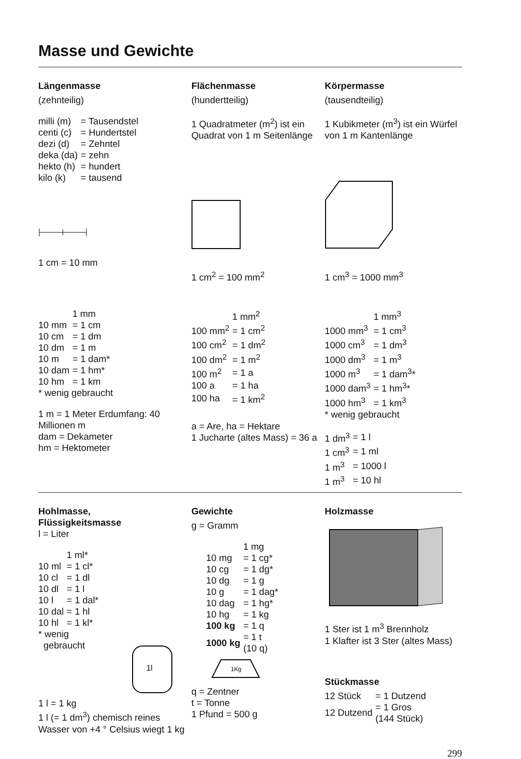Masse und Gewichte
Längenmasse
(zehnteilig)
| milli (m) | = Tausendstel |
| centi (c) | = Hundertstel |
| dezi (d) | = Zehntel |
| deka (da) | = zehn |
| hekto (h) | = hundert |
| kilo (k) | = tausend |
1 cm = 10 mm
Flächenmasse
(hundertteilig)
1 Quadratmeter (m<sup>2</sup>) ist ein Quadrat von 1 m Seitenlänge
1 cm<sup>2</sup> = 100 mm<sup>2</sup>
Körpermasse
(tausendteilig)
1 Kubikmeter (m<sup>3</sup>) ist ein Würfel von 1 m Kantenlänge
1 cm<sup>3</sup> = 1000 mm<sup>3</sup>
| | 1 mm |
| 10 mm | = 1 cm |
| 10 cm | = 1 dm |
| 10 dm | = 1 m |
| 10 m | = 1 dam* |
| 10 dam | = 1 hm* |
| 10 hm | = 1 km |
* wenig gebraucht
1 m = 1 Meter Erdumfang: 40 Millionen m
dam = Dekameter
hm = Hektometer
| | 1 mm<sup>2</sup> |
| 100 mm<sup>2</sup> | = 1 cm<sup>2</sup> |
| 100 cm<sup>2</sup> | = 1 dm<sup>2</sup> |
| 100 dm<sup>2</sup> | = 1 m<sup>2</sup> |
| 100 m<sup>2</sup> | = 1 a |
| 100 a | = 1 ha |
| 100 ha | = 1 km<sup>2</sup> |
a = Are, ha = Hektare
1 Jucharte (altes Mass) = 36 a
| | 1 mm<sup>3</sup> |
| 1000 mm<sup>3</sup> | = 1 cm<sup>3</sup> |
| 1000 cm<sup>3</sup> | = 1 dm<sup>3</sup> |
| 1000 dm<sup>3</sup> | = 1 m<sup>3</sup> |
| 1000 m<sup>3</sup> | = 1 dam<sup>3</sup>* |
| 1000 dam<sup>3</sup> | = 1 hm<sup>3</sup>* |
| 1000 hm<sup>3</sup> | = 1 km<sup>3</sup> |
* wenig gebraucht
| 1 dm<sup>3</sup> | = 1 l |
| 1 cm<sup>3</sup> | = 1 ml |
| 1 m<sup>3</sup> | = 1000 l |
| 1 m<sup>3</sup> | = 10 hl |
Hohlmasse,
Flüssigkeitsmasse
l = Liter
| | 1 ml* |
| 10 ml | = 1 cl* |
| 10 cl | = 1 dl |
| 10 dl | = 1 l |
| 10 l | = 1 dal* |
| 10 dal | = 1 hl |
| 10 hl | = 1 kl* |
* wenig
gebraucht
1l
1 l = 1 kg
1 l (= 1 dm<sup>3</sup>) chemisch reines Wasser von +4 ° Celsius wiegt 1 kg
Gewichte
g = Gramm
| | 1 mg |
| 10 mg | = 1 cg* |
| 10 cg | = 1 dg* |
| 10 dg | = 1 g |
| 10 g | = 1 dag* |
| 10 dag | = 1 hg* |
| 10 hg | = 1 kg |
| 100 kg | = 1 q |
| 1000 kg | = 1 t (10 q) |
1Kg
q = Zentner
t = Tonne
1 Pfund = 500 g
Holzmasse
1 Ster ist 1 m<sup>3</sup> Brennholz
1 Klafter ist 3 Ster (altes Mass)
Stückmasse
| 12 Stück | = 1 Dutzend |
| 12 Dutzend | = 1 Gros (144 Stück) |
299